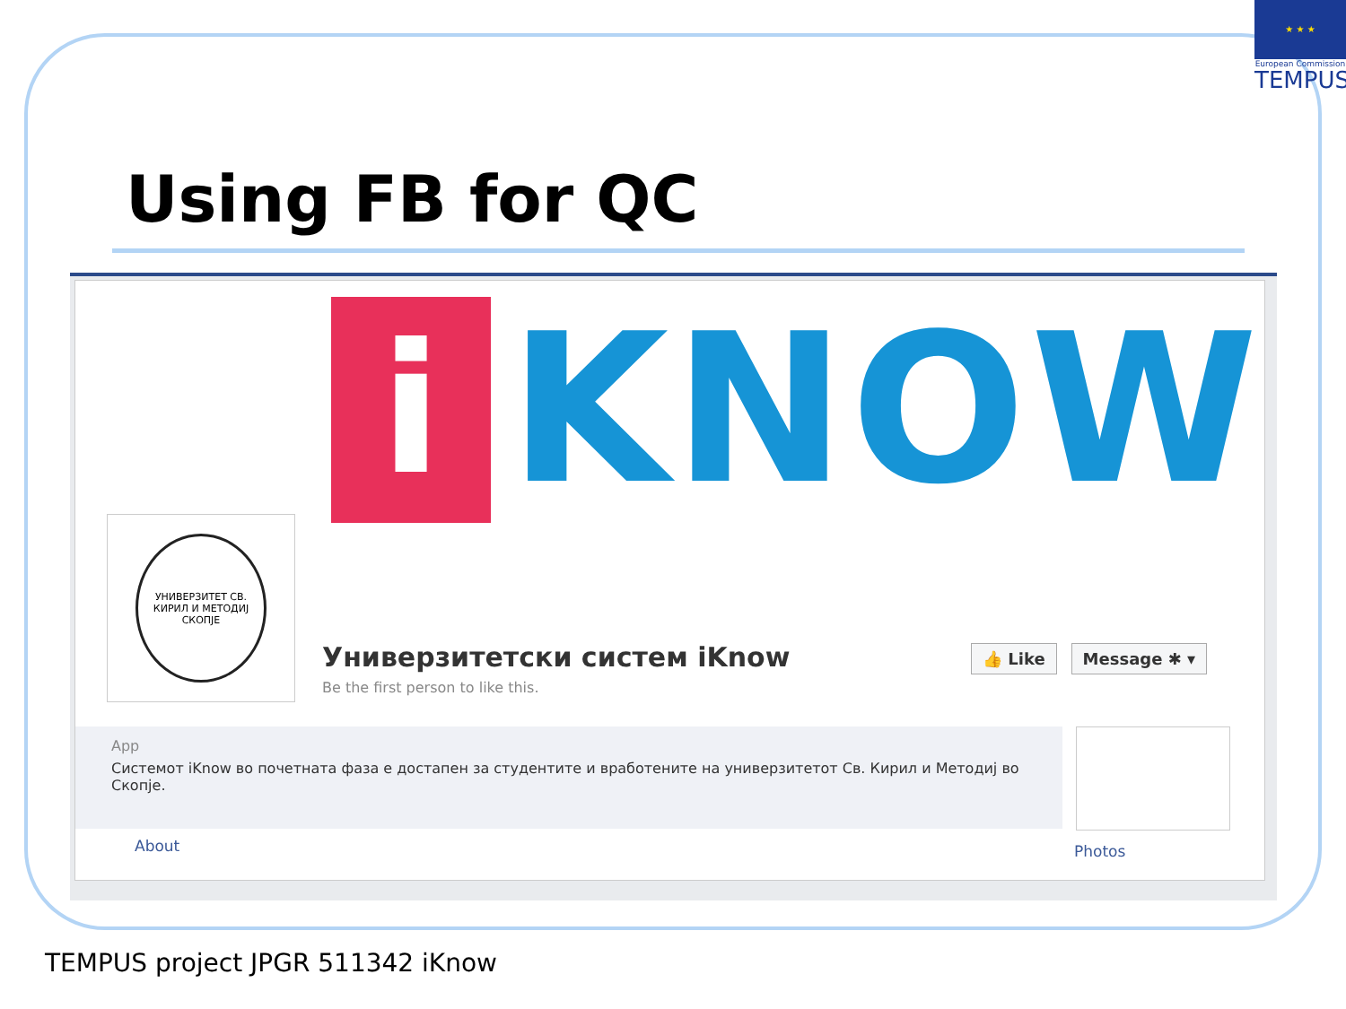★ ★ ★
European Commission
TEMPUS
Using FB for QC
i
KNOW
УНИВЕРЗИТЕТ СВ. КИРИЛ И МЕТОДИЈ СКОПЈЕ
Универзитетски систем iKnow
Be the first person to like this.
👍 Like Message ✱ ▾
App
Системот iKnow во почетната фаза е достапен за студентите и вработените на универзитетот Св. Кирил и Методиј во Скопје.
About Photos
TEMPUS project JPGR 511342 iKnow